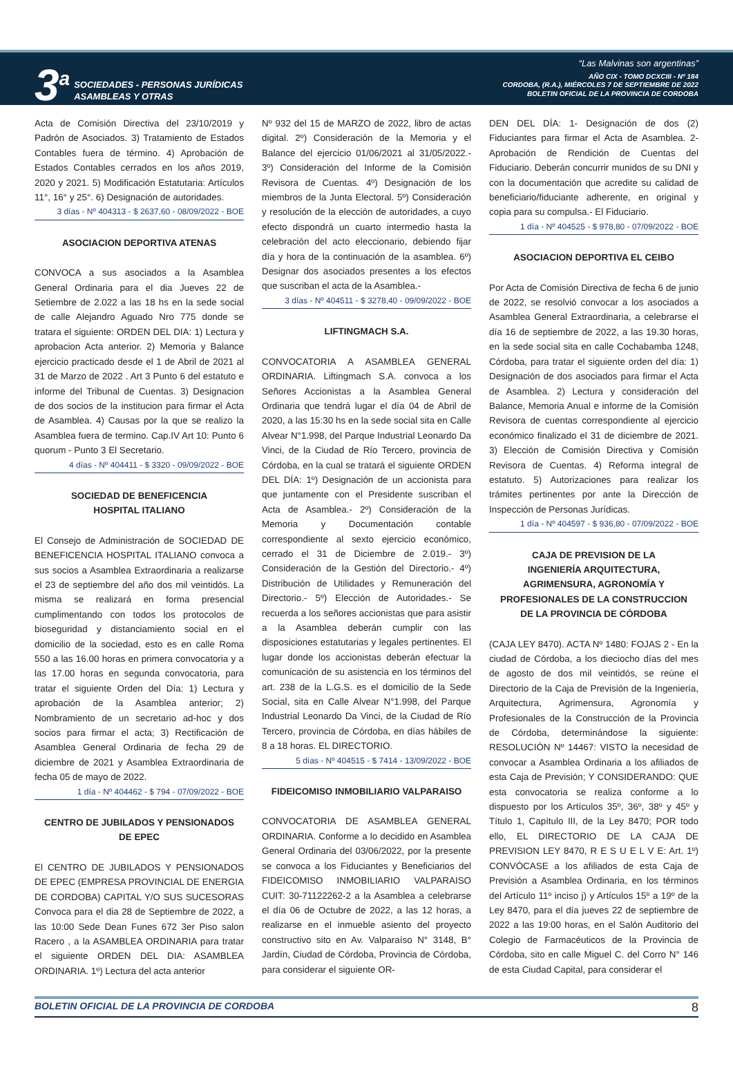3<sup>a</sup>
SOCIEDADES - PERSONAS JURÍDICAS
ASAMBLEAS Y OTRAS
“Las Malvinas son argentinas”
AÑO CIX - TOMO DCXCIII - Nº 184
CORDOBA, (R.A.), MIÉRCOLES 7 DE SEPTIEMBRE DE 2022
BOLETIN OFICIAL DE LA PROVINCIA DE CORDOBA
Acta de Comisión Directiva del 23/10/2019 y Padrón de Asociados. 3) Tratamiento de Estados Contables fuera de término. 4) Aprobación de Estados Contables cerrados en los años 2019, 2020 y 2021. 5) Modificación Estatutaria: Artículos 11°, 16° y 25°. 6) Designación de autoridades.
3 días - Nº 404313 - $ 2637,60 - 08/09/2022 - BOE
ASOCIACION DEPORTIVA ATENAS
CONVOCA a sus asociados a la Asamblea General Ordinaria para el dia Jueves 22 de Setiembre de 2.022 a las 18 hs en la sede social de calle Alejandro Aguado Nro 775 donde se tratara el siguiente: ORDEN DEL DIA: 1) Lectura y aprobacion Acta anterior. 2) Memoria y Balance ejercicio practicado desde el 1 de Abril de 2021 al 31 de Marzo de 2022 . Art 3 Punto 6 del estatuto e informe del Tribunal de Cuentas. 3) Designacion de dos socios de la institucion para firmar el Acta de Asamblea. 4) Causas por la que se realizo la Asamblea fuera de termino. Cap.IV Art 10: Punto 6 quorum - Punto 3 El Secretario.
4 días - Nº 404411 - $ 3320 - 09/09/2022 - BOE
SOCIEDAD DE BENEFICENCIA
HOSPITAL ITALIANO
El Consejo de Administración de SOCIEDAD DE BENEFICENCIA HOSPITAL ITALIANO convoca a sus socios a Asamblea Extraordinaria a realizarse el 23 de septiembre del año dos mil veintidós. La misma se realizará en forma presencial cumplimentando con todos los protocolos de bioseguridad y distanciamiento social en el domicilio de la sociedad, esto es en calle Roma 550 a las 16.00 horas en primera convocatoria y a las 17.00 horas en segunda convocatoria, para tratar el siguiente Orden del Día: 1) Lectura y aprobación de la Asamblea anterior; 2) Nombramiento de un secretario ad-hoc y dos socios para firmar el acta; 3) Rectificación de Asamblea General Ordinaria de fecha 29 de diciembre de 2021 y Asamblea Extraordinaria de fecha 05 de mayo de 2022.
1 día - Nº 404462 - $ 794 - 07/09/2022 - BOE
CENTRO DE JUBILADOS Y PENSIONADOS
DE EPEC
El CENTRO DE JUBILADOS Y PENSIONADOS DE EPEC (EMPRESA PROVINCIAL DE ENERGIA DE CORDOBA) CAPITAL Y/O SUS SUCESORAS Convoca para el dia 28 de Septiembre de 2022, a las 10:00 Sede Dean Funes 672 3er Piso salon Racero , a la ASAMBLEA ORDINARIA para tratar el siguiente ORDEN DEL DIA: ASAMBLEA ORDINARIA. 1º) Lectura del acta anterior
Nº 932 del 15 de MARZO de 2022, libro de actas digital. 2º) Consideración de la Memoria y el Balance del ejercicio 01/06/2021 al 31/05/2022.- 3º) Consideración del Informe de la Comisión Revisora de Cuentas. 4º) Designación de los miembros de la Junta Electoral. 5º) Consideración y resolución de la elección de autoridades, a cuyo efecto dispondrá un cuarto intermedio hasta la celebración del acto eleccionario, debiendo fijar día y hora de la continuación de la asamblea. 6º) Designar dos asociados presentes a los efectos que suscriban el acta de la Asamblea.-
3 días - Nº 404511 - $ 3278,40 - 09/09/2022 - BOE
LIFTINGMACH S.A.
CONVOCATORIA A ASAMBLEA GENERAL ORDINARIA. Liftingmach S.A. convoca a los Señores Accionistas a la Asamblea General Ordinaria que tendrá lugar el día 04 de Abril de 2020, a las 15:30 hs en la sede social sita en Calle Alvear N°1.998, del Parque Industrial Leonardo Da Vinci, de la Ciudad de Río Tercero, provincia de Córdoba, en la cual se tratará el siguiente ORDEN DEL DÍA: 1º) Designación de un accionista para que juntamente con el Presidente suscriban el Acta de Asamblea.- 2º) Consideración de la Memoria y Documentación contable correspondiente al sexto ejercicio económico, cerrado el 31 de Diciembre de 2.019.- 3º) Consideración de la Gestión del Directorio.- 4º) Distribución de Utilidades y Remuneración del Directorio.- 5º) Elección de Autoridades.- Se recuerda a los señores accionistas que para asistir a la Asamblea deberán cumplir con las disposiciones estatutarias y legales pertinentes. El lugar donde los accionistas deberán efectuar la comunicación de su asistencia en los términos del art. 238 de la L.G.S. es el domicilio de la Sede Social, sita en Calle Alvear N°1.998, del Parque Industrial Leonardo Da Vinci, de la Ciudad de Río Tercero, provincia de Córdoba, en días hábiles de 8 a 18 horas. EL DIRECTORIO.
5 días - Nº 404515 - $ 7414 - 13/09/2022 - BOE
FIDEICOMISO INMOBILIARIO VALPARAISO
CONVOCATORIA DE ASAMBLEA GENERAL ORDINARIA. Conforme a lo decidido en Asamblea General Ordinaria del 03/06/2022, por la presente se convoca a los Fiduciantes y Beneficiarios del FIDEICOMISO INMOBILIARIO VALPARAISO CUIT: 30-71122262-2 a la Asamblea a celebrarse el día 06 de Octubre de 2022, a las 12 horas, a realizarse en el inmueble asiento del proyecto constructivo sito en Av. Valparaíso N° 3148, B° Jardín, Ciudad de Córdoba, Provincia de Córdoba, para considerar el siguiente OR-
DEN DEL DÍA: 1- Designación de dos (2) Fiduciantes para firmar el Acta de Asamblea. 2- Aprobación de Rendición de Cuentas del Fiduciario. Deberán concurrir munidos de su DNI y con la documentación que acredite su calidad de beneficiario/fiduciante adherente, en original y copia para su compulsa.- El Fiduciario.
1 día - Nº 404525 - $ 978,80 - 07/09/2022 - BOE
ASOCIACION DEPORTIVA EL CEIBO
Por Acta de Comisión Directiva de fecha 6 de junio de 2022, se resolvió convocar a los asociados a Asamblea General Extraordinaria, a celebrarse el día 16 de septiembre de 2022, a las 19.30 horas, en la sede social sita en calle Cochabamba 1248, Córdoba, para tratar el siguiente orden del día: 1) Designación de dos asociados para firmar el Acta de Asamblea. 2) Lectura y consideración del Balance, Memoria Anual e informe de la Comisión Revisora de cuentas correspondiente al ejercicio económico finalizado el 31 de diciembre de 2021. 3) Elección de Comisión Directiva y Comisión Revisora de Cuentas. 4) Reforma integral de estatuto. 5) Autorizaciones para realizar los trámites pertinentes por ante la Dirección de Inspección de Personas Jurídicas.
1 día - Nº 404597 - $ 936,80 - 07/09/2022 - BOE
CAJA DE PREVISION DE LA
INGENIERÍA ARQUITECTURA,
AGRIMENSURA, AGRONOMÍA Y
PROFESIONALES DE LA CONSTRUCCION
DE LA PROVINCIA DE CÓRDOBA
(CAJA LEY 8470). ACTA Nº 1480: FOJAS 2 - En la ciudad de Córdoba, a los dieciocho días del mes de agosto de dos mil veintidós, se reúne el Directorio de la Caja de Previsión de la Ingeniería, Arquitectura, Agrimensura, Agronomía y Profesionales de la Construcción de la Provincia de Córdoba, determinándose la siguiente: RESOLUCIÓN Nº 14467: VISTO la necesidad de convocar a Asamblea Ordinaria a los afiliados de esta Caja de Previsión; Y CONSIDERANDO: QUE esta convocatoria se realiza conforme a lo dispuesto por los Artículos 35º, 36º, 38º y 45º y Título 1, Capítulo III, de la Ley 8470; POR todo ello, EL DIRECTORIO DE LA CAJA DE PREVISION LEY 8470, R E S U E L V E: Art. 1º) CONVÓCASE a los afiliados de esta Caja de Previsión a Asamblea Ordinaria, en los términos del Artículo 11º inciso j) y Artículos 15º a 19º de la Ley 8470, para el día jueves 22 de septiembre de 2022 a las 19:00 horas, en el Salón Auditorio del Colegio de Farmacéuticos de la Provincia de Córdoba, sito en calle Miguel C. del Corro N° 146 de esta Ciudad Capital, para considerar el
BOLETIN OFICIAL DE LA PROVINCIA DE CORDOBA 8